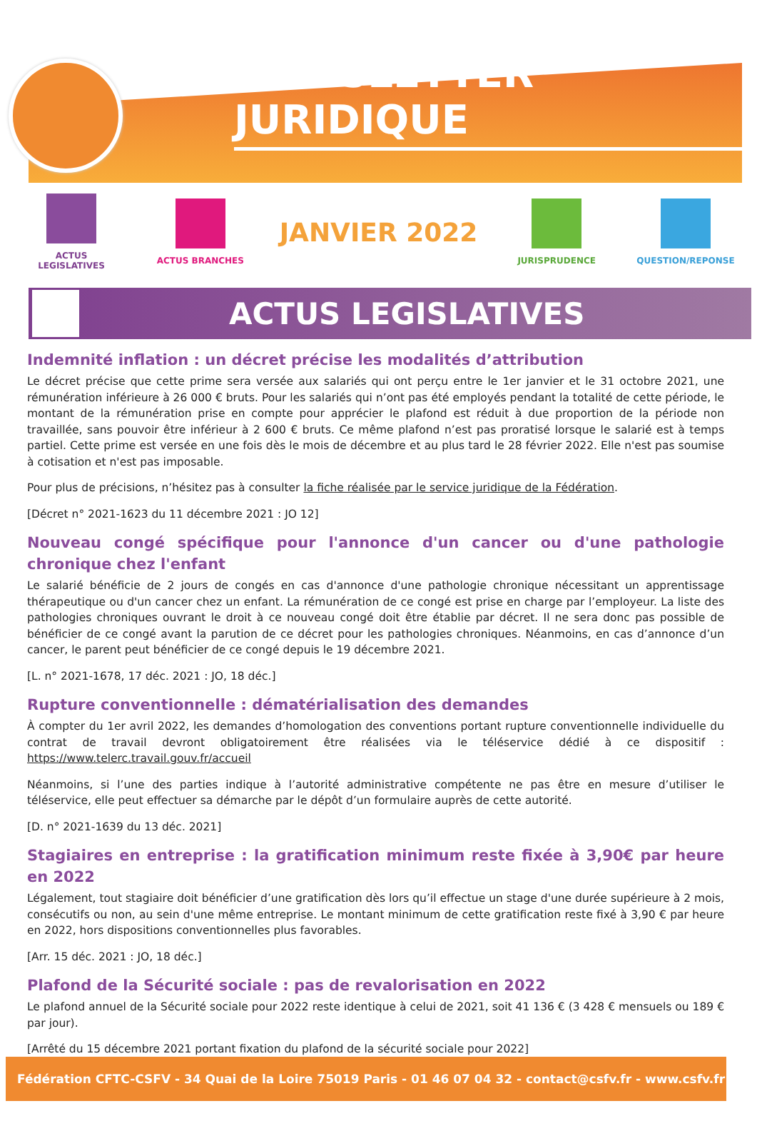NEWSLETTER JURIDIQUE
ACTUS LEGISLATIVES ACTUS BRANCHES
JANVIER 2022
JURISPRUDENCE QUESTION/REPONSE
ACTUS LEGISLATIVES
Indemnité inflation : un décret précise les modalités d’attribution
Le décret précise que cette prime sera versée aux salariés qui ont perçu entre le 1er janvier et le 31 octobre 2021, une rémunération inférieure à 26 000 € bruts. Pour les salariés qui n’ont pas été employés pendant la totalité de cette période, le montant de la rémunération prise en compte pour apprécier le plafond est réduit à due proportion de la période non travaillée, sans pouvoir être inférieur à 2 600 € bruts. Ce même plafond n’est pas proratisé lorsque le salarié est à temps partiel. Cette prime est versée en une fois dès le mois de décembre et au plus tard le 28 février 2022. Elle n'est pas soumise à cotisation et n'est pas imposable.
Pour plus de précisions, n’hésitez pas à consulter la fiche réalisée par le service juridique de la Fédération.
[Décret n° 2021-1623 du 11 décembre 2021 : JO 12]
Nouveau congé spécifique pour l'annonce d'un cancer ou d'une pathologie chronique chez l'enfant
Le salarié bénéficie de 2 jours de congés en cas d'annonce d'une pathologie chronique nécessitant un apprentissage thérapeutique ou d'un cancer chez un enfant. La rémunération de ce congé est prise en charge par l’employeur. La liste des pathologies chroniques ouvrant le droit à ce nouveau congé doit être établie par décret. Il ne sera donc pas possible de bénéficier de ce congé avant la parution de ce décret pour les pathologies chroniques. Néanmoins, en cas d’annonce d’un cancer, le parent peut bénéficier de ce congé depuis le 19 décembre 2021.
[L. n° 2021-1678, 17 déc. 2021 : JO, 18 déc.]
Rupture conventionnelle : dématérialisation des demandes
À compter du 1er avril 2022, les demandes d’homologation des conventions portant rupture conventionnelle individuelle du contrat de travail devront obligatoirement être réalisées via le téléservice dédié à ce dispositif : https://www.telerc.travail.gouv.fr/accueil
Néanmoins, si l’une des parties indique à l’autorité administrative compétente ne pas être en mesure d’utiliser le téléservice, elle peut effectuer sa démarche par le dépôt d’un formulaire auprès de cette autorité.
[D. n° 2021-1639 du 13 déc. 2021]
Stagiaires en entreprise : la gratification minimum reste fixée à 3,90€ par heure en 2022
Légalement, tout stagiaire doit bénéficier d’une gratification dès lors qu’il effectue un stage d'une durée supérieure à 2 mois, consécutifs ou non, au sein d'une même entreprise. Le montant minimum de cette gratification reste fixé à 3,90 € par heure en 2022, hors dispositions conventionnelles plus favorables.
[Arr. 15 déc. 2021 : JO, 18 déc.]
Plafond de la Sécurité sociale : pas de revalorisation en 2022
Le plafond annuel de la Sécurité sociale pour 2022 reste identique à celui de 2021, soit 41 136 € (3 428 € mensuels ou 189 € par jour).
[Arrêté du 15 décembre 2021 portant fixation du plafond de la sécurité sociale pour 2022]
Fédération CFTC-CSFV - 34 Quai de la Loire 75019 Paris - 01 46 07 04 32 - contact@csfv.fr - www.csfv.fr